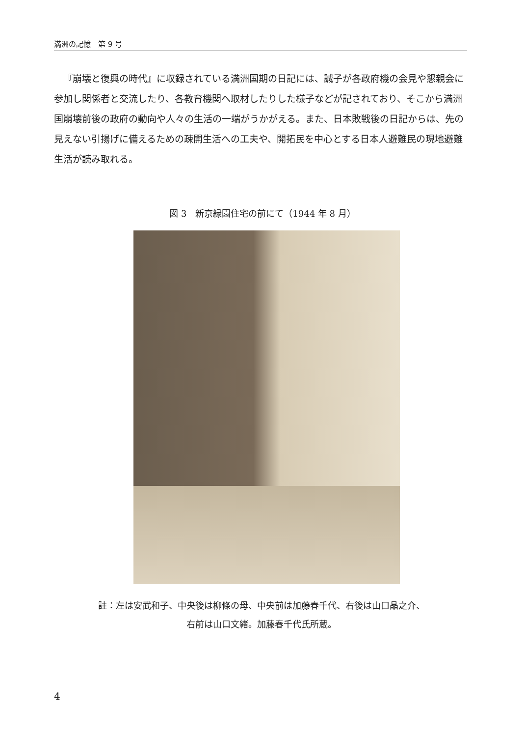満洲の記憶　第 9 号
『崩壊と復興の時代』に収録されている満洲国期の日記には、誠子が各政府機の会見や懇親会に参加し関係者と交流したり、各教育機関へ取材したりした様子などが記されており、そこから満洲国崩壊前後の政府の動向や人々の生活の一端がうかがえる。また、日本敗戦後の日記からは、先の見えない引揚げに備えるための疎開生活への工夫や、開拓民を中心とする日本人避難民の現地避難生活が読み取れる。
図 3　新京緑園住宅の前にて（1944 年 8 月）
註：左は安武和子、中央後は柳條の母、中央前は加藤春千代、右後は山口晶之介、
右前は山口文緒。加藤春千代氏所蔵。
4